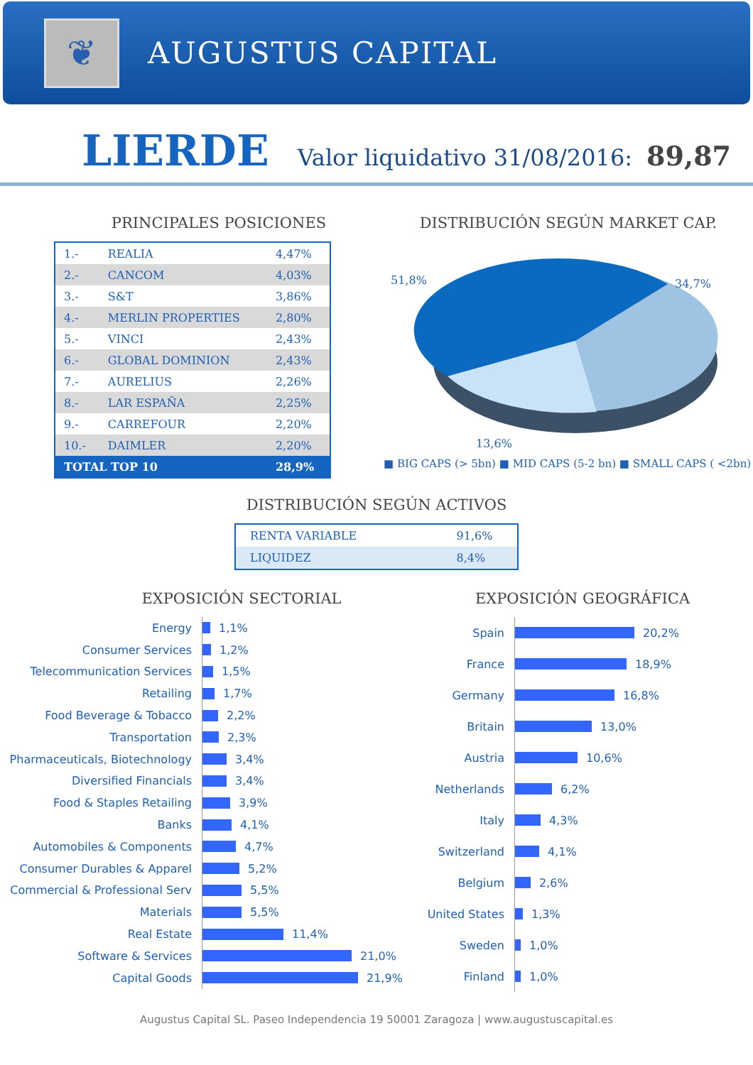❦
AUGUSTUS CAPITAL
LIERDE
Valor liquidativo 31/08/2016: 89,87
PRINCIPALES POSICIONES
| 1.- | REALIA | 4,47% |
| 2.- | CANCOM | 4,03% |
| 3.- | S&T | 3,86% |
| 4.- | MERLIN PROPERTIES | 2,80% |
| 5.- | VINCI | 2,43% |
| 6.- | GLOBAL DOMINION | 2,43% |
| 7.- | AURELIUS | 2,26% |
| 8.- | LAR ESPAÑA | 2,25% |
| 9.- | CARREFOUR | 2,20% |
| 10.- | DAIMLER | 2,20% |
| TOTAL TOP 10 | | 28,9% |
DISTRIBUCIÓN SEGÚN MARKET CAP.
51,8%
34,7%
13,6%
■ BIG CAPS (> 5bn) ■ MID CAPS (5-2 bn) ■ SMALL CAPS ( <2bn)
DISTRIBUCIÓN SEGÚN ACTIVOS
| RENTA VARIABLE | 91,6% |
| LIQUIDEZ | 8,4% |
EXPOSICIÓN SECTORIAL
Energy
1,1%
Consumer Services
1,2%
Telecommunication Services
1,5%
Retailing
1,7%
Food Beverage & Tobacco
2,2%
Transportation
2,3%
Pharmaceuticals, Biotechnology
3,4%
Diversified Financials
3,4%
Food & Staples Retailing
3,9%
Banks
4,1%
Automobiles & Components
4,7%
Consumer Durables & Apparel
5,2%
Commercial & Professional Serv
5,5%
Materials
5,5%
Real Estate
11,4%
Software & Services
21,0%
Capital Goods
21,9%
EXPOSICIÓN GEOGRÁFICA
Spain
20,2%
France
18,9%
Germany
16,8%
Britain
13,0%
Austria
10,6%
Netherlands
6,2%
Italy
4,3%
Switzerland
4,1%
Belgium
2,6%
United States
1,3%
Sweden
1,0%
Finland
1,0%
Augustus Capital SL. Paseo Independencia 19 50001 Zaragoza | www.augustuscapital.es